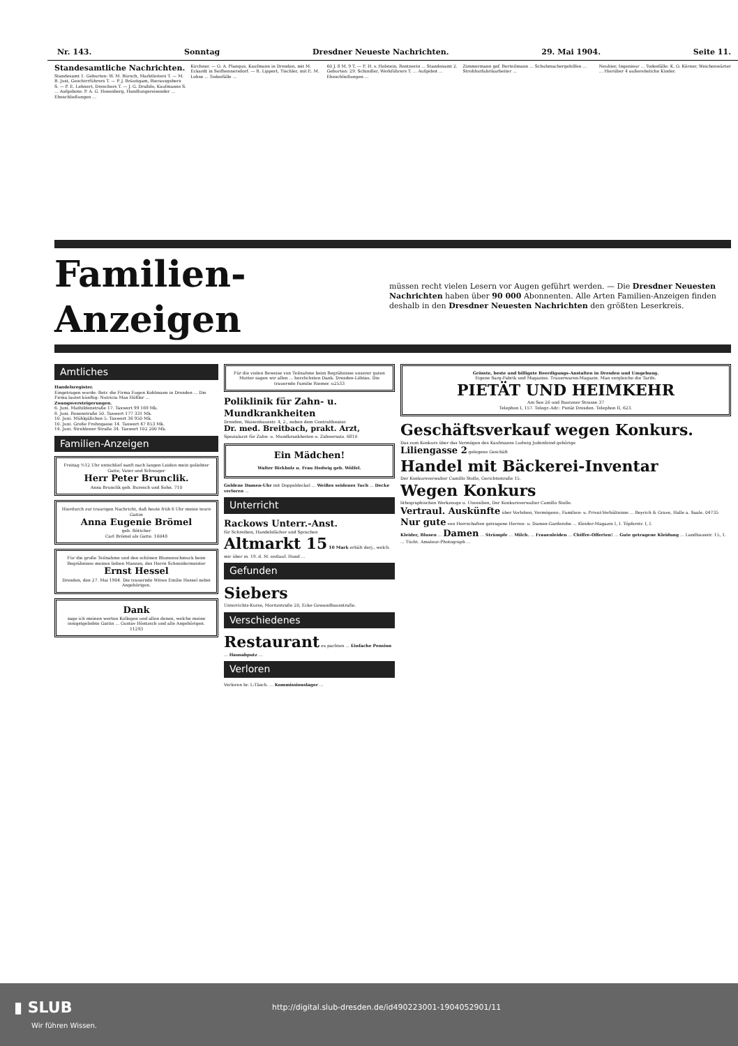Nr. 143. Sonntag Dresdner Neueste Nachrichten. 29. Mai 1904. Seite 11.
Standesamtliche Nachrichten.
Standesamt 1. Geburten: W. M. Bürsch, Marktleiters T. — M. B. Just, Geschirrführers T. — P. J. Bräutigam, Bierausgebers S. — P. E. Lehnert, Dreschers T. — J. G. Draßdo, Kaufmanns S. ... Aufgebote: P. A. G. Hosenberg, Handlungsreisender ... Eheschließungen ...
Kirchner. — O. A. Planque, Kaufmann in Dresden, mit M. Eckardt in Seifhennersdorf. — R. Lippert, Tischler, mit E. M. Lohse ... Todesfälle ...
60 J. 8 M. 9 T. — F. H. v. Holstein, Rentnerin ... Standesamt 2. Geburten: 29. Schindler, Werkführers T. ... Aufgebot ... Eheschließungen ...
Zimmermann gef. Berteilmann ... Schuhmachergehilfen ... Strohhutfabrikarbeiter ...
Neuhier, Ingenieur ... Todesfälle: K. O. Körner, Weichenwärter ... Hierüber 4 außereheliche Kinder.
Familien-Anzeigen
müssen recht vielen Lesern vor Augen geführt werden. — Die Dresdner Neuesten Nachrichten haben über 90 000 Abonnenten. Alle Arten Familien-Anzeigen finden deshalb in den Dresdner Neuesten Nachrichten den größten Leserkreis.
Amtliches
Handelsregister.
Eingetragen wurde: Betr. die Firma Eugen Kohlmann in Dresden ... Die Firma lautet künftig: Nutricia Max Hößler ...
Zwangsversteigerungen.
6. Juni. Mathildenstraße 17. Taxwert 99 169 Mk.
8. Juni. Rosenstraße 50. Taxwert 177 331 Mk.
10. Juni. Mühlgäßchen 5. Taxwert 36 950 Mk.
10. Juni. Große Frohngasse 14. Taxwert 47 853 Mk.
14. Juni. Strehlener Straße 34. Taxwert 102 200 Mk.
Familien-Anzeigen
Freitag ½12 Uhr entschlief sanft nach langen Leiden mein geliebter Gatte, Vater und Schwager
Herr Peter Brunclik.
Anna Brunclik geb. Buresch und Sohn. 710
Hierdurch zur traurigen Nachricht, daß heute früh 6 Uhr meine teure Gattin
Anna Eugenie Brömel
geb. Böttcher
Carl Brömel als Gatte. 16048
Für die große Teilnahme und den schönen Blumenschmuck beim Begräbnisse meines lieben Mannes, des Herrn Schneidermeister
Ernst Hessel
Dresden, den 27. Mai 1904. Die trauernde Witwe Emilie Hessel nebst Angehörigen.
Dank
sage ich meinen werten Kollegen und allen denen, welche meine innigstgeliebte Gattin ... Gustav Höntzsch und alle Angehörigen. 11293
Für die vielen Beweise von Teilnahme beim Begräbnisse unserer guten Mutter sagen wir allen ... herzlichsten Dank. Dresden-Löbtau. Die trauernde Familie Riemer. u2533
Poliklinik für Zahn- u. Mundkrankheiten
Dresden, Waisenhausstr. 4, 2., neben dem Centraltheater.
Dr. med. Breitbach, prakt. Arzt,
Spezialarzt für Zahn- u. Mundkrankheiten u. Zahnersatz. 6810
Ein Mädchen!
Walter Birkholz u. Frau Hedwig geb. Wölfel.
Goldene Damen-Uhr mit Doppeldeckel ... Weißes seidenes Tuch ... Decke verloren ...
Unterricht
Rackows Unterr.-Anst.
für Schreiben, Handelsfächer und Sprachen
Altmarkt 15 10 Mark erhält derj., welch. mir über m. 19. d. M. entlauf. Hund ...
Gefunden
Siebers
Unterrichts-Kurse, Moritzstraße 20, Ecke Gewandhausstraße.
Verschiedenes
Restaurant zu pachten ... Einfache Pension ... Hausabputz ...
Verloren
Verloren br. L-Täsch. ... Kommissionslager ...
Grösste, beste und billigste Beerdigungs-Anstalten in Dresden und Umgebung.
Eigene Sarg-Fabrik und Magazine. Trauerwaren-Magazin. Man vergleiche die Tarife.
PIETÄT UND HEIMKEHR
Am See 26 und Bautzner Strasse 37
Telephon I, 157. Telegr.-Adr.: Pietät Dresden. Telephon II, 623.
Geschäftsverkauf wegen Konkurs.
Das zum Konkurs über das Vermögen des Kaufmanns Ludwig Judenfeind gehörige
Liliengasse 2 gelegene Geschäft
Handel mit Bäckerei-Inventar
Der Konkursverwalter Camillo Stolle, Gerichtsstraße 15.
Wegen Konkurs
lithographischen Werkzeuge u. Utensilien, Der Konkursverwalter Camillo Stolle.
Vertraul. Auskünfte über Vorleben, Vermögens-, Familien- u. Privat-Verhältnisse ... Beyrich & Grave, Halle a. Saale. 04735
Nur gute von Herrschaften getragene Herren- u. Damen-Garderobe ... Kleider-Magazin I, I. Töpferstr. I, I.
Kleider, Blusen ... Damen ... Strümpfe ... Milch. ... Frauenleiden ... Chiffre-Offerten! ... Gute getragene Kleidung ... Landhausstr. 15, 1. ... Tücht. Amateur-Photograph ...
▮ SLUB
Wir führen Wissen.
http://digital.slub-dresden.de/id490223001-1904052901/11